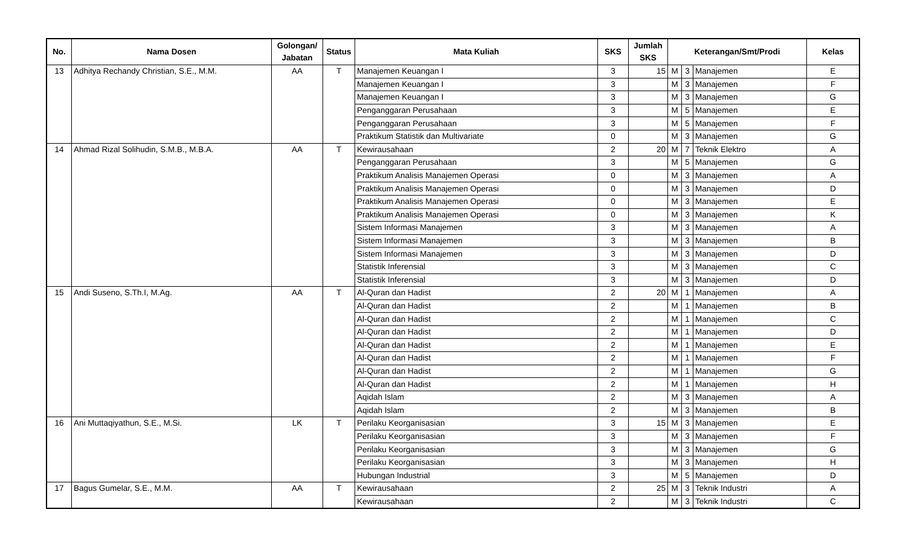| No. | Nama Dosen | Golongan/ Jabatan | Status | Mata Kuliah | SKS | Jumlah SKS | Keterangan/Smt/Prodi | | | Kelas |
| --- | --- | --- | --- | --- | --- | --- | --- | --- | --- | --- |
| 13 | Adhitya Rechandy Christian, S.E., M.M. | AA | T | Manajemen Keuangan I | 3 | 15 | M | 3 | Manajemen | E |
| | | | | Manajemen Keuangan I | 3 | | M | 3 | Manajemen | F |
| | | | | Manajemen Keuangan I | 3 | | M | 3 | Manajemen | G |
| | | | | Penganggaran Perusahaan | 3 | | M | 5 | Manajemen | E |
| | | | | Penganggaran Perusahaan | 3 | | M | 5 | Manajemen | F |
| | | | | Praktikum Statistik dan Multivariate | 0 | | M | 3 | Manajemen | G |
| 14 | Ahmad Rizal Solihudin, S.M.B., M.B.A. | AA | T | Kewirausahaan | 2 | 20 | M | 7 | Teknik Elektro | A |
| | | | | Penganggaran Perusahaan | 3 | | M | 5 | Manajemen | G |
| | | | | Praktikum Analisis Manajemen Operasi | 0 | | M | 3 | Manajemen | A |
| | | | | Praktikum Analisis Manajemen Operasi | 0 | | M | 3 | Manajemen | D |
| | | | | Praktikum Analisis Manajemen Operasi | 0 | | M | 3 | Manajemen | E |
| | | | | Praktikum Analisis Manajemen Operasi | 0 | | M | 3 | Manajemen | K |
| | | | | Sistem Informasi Manajemen | 3 | | M | 3 | Manajemen | A |
| | | | | Sistem Informasi Manajemen | 3 | | M | 3 | Manajemen | B |
| | | | | Sistem Informasi Manajemen | 3 | | M | 3 | Manajemen | D |
| | | | | Statistik Inferensial | 3 | | M | 3 | Manajemen | C |
| | | | | Statistik Inferensial | 3 | | M | 3 | Manajemen | D |
| 15 | Andi Suseno, S.Th.I, M.Ag. | AA | T | Al-Quran dan Hadist | 2 | 20 | M | 1 | Manajemen | A |
| | | | | Al-Quran dan Hadist | 2 | | M | 1 | Manajemen | B |
| | | | | Al-Quran dan Hadist | 2 | | M | 1 | Manajemen | C |
| | | | | Al-Quran dan Hadist | 2 | | M | 1 | Manajemen | D |
| | | | | Al-Quran dan Hadist | 2 | | M | 1 | Manajemen | E |
| | | | | Al-Quran dan Hadist | 2 | | M | 1 | Manajemen | F |
| | | | | Al-Quran dan Hadist | 2 | | M | 1 | Manajemen | G |
| | | | | Al-Quran dan Hadist | 2 | | M | 1 | Manajemen | H |
| | | | | Aqidah Islam | 2 | | M | 3 | Manajemen | A |
| | | | | Aqidah Islam | 2 | | M | 3 | Manajemen | B |
| 16 | Ani Muttaqiyathun, S.E., M.Si. | LK | T | Perilaku Keorganisasian | 3 | 15 | M | 3 | Manajemen | E |
| | | | | Perilaku Keorganisasian | 3 | | M | 3 | Manajemen | F |
| | | | | Perilaku Keorganisasian | 3 | | M | 3 | Manajemen | G |
| | | | | Perilaku Keorganisasian | 3 | | M | 3 | Manajemen | H |
| | | | | Hubungan Industrial | 3 | | M | 5 | Manajemen | D |
| 17 | Bagus Gumelar, S.E., M.M. | AA | T | Kewirausahaan | 2 | 25 | M | 3 | Teknik Industri | A |
| | | | | Kewirausahaan | 2 | | M | 3 | Teknik Industri | C |